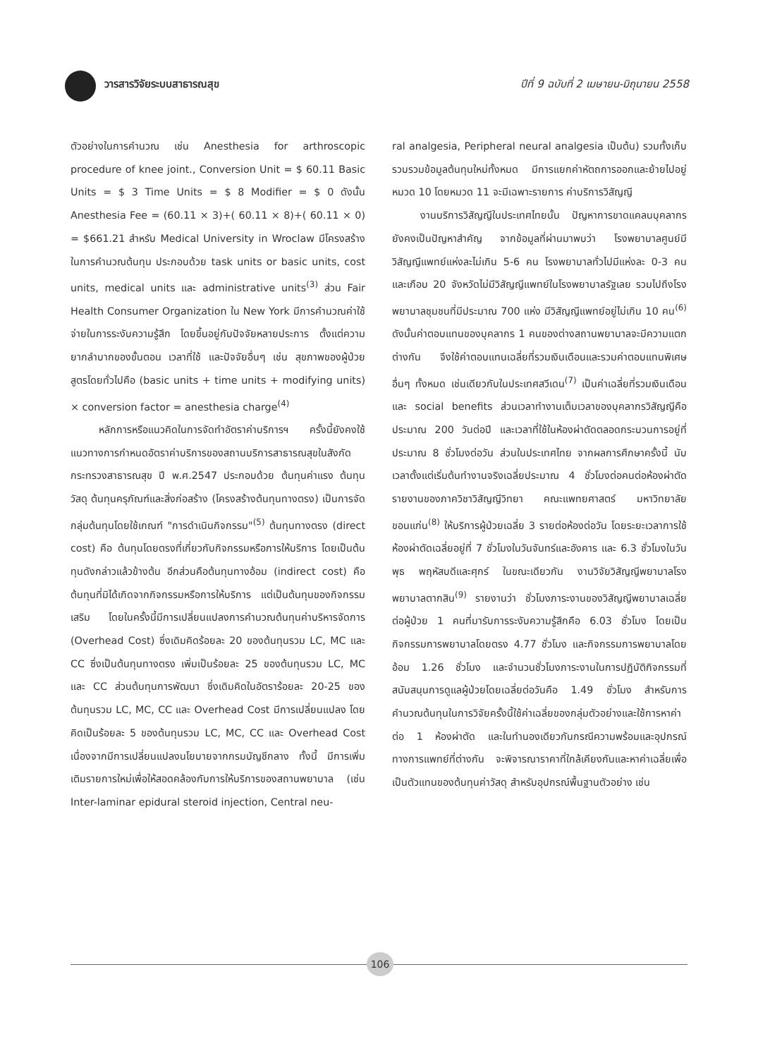วารสารวิจัยระบบสาธารณสุข ปีที่ 9 ฉบับที่ 2 เมษายน-มิถุนายน 2558
ตัวอย่างในการคำนวณ เช่น Anesthesia for arthroscopic procedure of knee joint., Conversion Unit = $ 60.11 Basic Units = $ 3 Time Units = $ 8 Modifier = $ 0 ดังนั้น Anesthesia Fee = (60.11 × 3)+( 60.11 × 8)+( 60.11 × 0) = $661.21 สำหรับ Medical University in Wroclaw มีโครงสร้างในการคำนวณต้นทุน ประกอบด้วย task units or basic units, cost units, medical units และ administrative units<sup>(3)</sup> ส่วน Fair Health Consumer Organization ใน New York มีการคำนวณค่าใช้จ่ายในการระงับความรู้สึก โดยขึ้นอยู่กับปัจจัยหลายประการ ตั้งแต่ความยากลำบากของขั้นตอน เวลาที่ใช้ และปัจจัยอื่นๆ เช่น สุขภาพของผู้ป่วย สูตรโดยทั่วไปคือ (basic units + time units + modifying units) × conversion factor = anesthesia charge<sup>(4)</sup>
หลักการหรือแนวคิดในการจัดทำอัตราค่าบริการฯ ครั้งนี้ยังคงใช้แนวทางการกำหนดอัตราค่าบริการของสถานบริการสาธารณสุขในสังกัดกระทรวงสาธารณสุข ปี พ.ศ.2547 ประกอบด้วย ต้นทุนค่าแรง ต้นทุนวัสดุ ต้นทุนครุภัณฑ์และสิ่งก่อสร้าง (โครงสร้างต้นทุนทางตรง) เป็นการจัดกลุ่มต้นทุนโดยใช้เกณฑ์ "การดำเนินกิจกรรม"<sup>(5)</sup> ต้นทุนทางตรง (direct cost) คือ ต้นทุนโดยตรงที่เกี่ยวกับกิจกรรมหรือการให้บริการ โดยเป็นต้นทุนดังกล่าวแล้วข้างต้น อีกส่วนคือต้นทุนทางอ้อม (indirect cost) คือ ต้นทุนที่มิได้เกิดจากกิจกรรมหรือการให้บริการ แต่เป็นต้นทุนของกิจกรรมเสริม โดยในครั้งนี้มีการเปลี่ยนแปลงการคำนวณต้นทุนค่าบริหารจัดการ (Overhead Cost) ซึ่งเดิมคิดร้อยละ 20 ของต้นทุนรวม LC, MC และ CC ซึ่งเป็นต้นทุนทางตรง เพิ่มเป็นร้อยละ 25 ของต้นทุนรวม LC, MC และ CC ส่วนต้นทุนการพัฒนา ซึ่งเดิมคิดในอัตราร้อยละ 20-25 ของต้นทุนรวม LC, MC, CC และ Overhead Cost มีการเปลี่ยนแปลง โดยคิดเป็นร้อยละ 5 ของต้นทุนรวม LC, MC, CC และ Overhead Cost เนื่องจากมีการเปลี่ยนแปลงนโยบายจากกรมบัญชีกลาง ทั้งนี้ มีการเพิ่มเติมรายการใหม่เพื่อให้สอดคล้องกับการให้บริการของสถานพยาบาล (เช่น Inter-laminar epidural steroid injection, Central neu-
ral analgesia, Peripheral neural analgesia เป็นต้น) รวมทั้งเก็บรวบรวมข้อมูลต้นทุนใหม่ทั้งหมด มีการแยกค่าหัตถการออกและย้ายไปอยู่หมวด 10 โดยหมวด 11 จะมีเฉพาะรายการ ค่าบริการวิสัญญี
งานบริการวิสัญญีในประเทศไทยนั้น ปัญหาการขาดแคลนบุคลากรยังคงเป็นปัญหาสำคัญ จากข้อมูลที่ผ่านมาพบว่า โรงพยาบาลศูนย์มีวิสัญญีแพทย์แห่งละไม่เกิน 5-6 คน โรงพยาบาลทั่วไปมีแห่งละ 0-3 คน และเกือบ 20 จังหวัดไม่มีวิสัญญีแพทย์ในโรงพยาบาลรัฐเลย รวมไปถึงโรงพยาบาลชุมชนที่มีประมาณ 700 แห่ง มีวิสัญญีแพทย์อยู่ไม่เกิน 10 คน<sup>(6)</sup> ดังนั้นค่าตอบแทนของบุคลากร 1 คนของต่างสถานพยาบาลจะมีความแตกต่างกัน จึงใช้ค่าตอบแทนเฉลี่ยที่รวมเงินเดือนและรวมค่าตอบแทนพิเศษอื่นๆ ทั้งหมด เช่นเดียวกับในประเทศสวีเดน<sup>(7)</sup> เป็นค่าเฉลี่ยที่รวมเงินเดือนและ social benefits ส่วนเวลาทำงานเต็มเวลาของบุคลากรวิสัญญีคือประมาณ 200 วันต่อปี และเวลาที่ใช้ในห้องผ่าตัดตลอดกระบวนการอยู่ที่ประมาณ 8 ชั่วโมงต่อวัน ส่วนในประเทศไทย จากผลการศึกษาครั้งนี้ นับเวลาตั้งแต่เริ่มต้นทำงานจริงเฉลี่ยประมาณ 4 ชั่วโมงต่อคนต่อห้องผ่าตัด รายงานของภาควิชาวิสัญญีวิทยา คณะแพทยศาสตร์ มหาวิทยาลัยขอนแก่น<sup>(8)</sup> ให้บริการผู้ป่วยเฉลี่ย 3 รายต่อห้องต่อวัน โดยระยะเวลาการใช้ห้องผ่าตัดเฉลี่ยอยู่ที่ 7 ชั่วโมงในวันจันทร์และอังคาร และ 6.3 ชั่วโมงในวันพุธ พฤหัสบดีและศุกร์ ในขณะเดียวกัน งานวิจัยวิสัญญีพยาบาลโรงพยาบาลตากสิน<sup>(9)</sup> รายงานว่า ชั่วโมงภาระงานของวิสัญญีพยาบาลเฉลี่ยต่อผู้ป่วย 1 คนที่มารับการระงับความรู้สึกคือ 6.03 ชั่วโมง โดยเป็นกิจกรรมการพยาบาลโดยตรง 4.77 ชั่วโมง และกิจกรรมการพยาบาลโดยอ้อม 1.26 ชั่วโมง และจำนวนชั่วโมงภาระงานในการปฏิบัติกิจกรรมที่สนับสนุนการดูแลผู้ป่วยโดยเฉลี่ยต่อวันคือ 1.49 ชั่วโมง สำหรับการคำนวณต้นทุนในการวิจัยครั้งนี้ใช้ค่าเฉลี่ยของกลุ่มตัวอย่างและใช้การหาค่าต่อ 1 ห้องผ่าตัด และในทำนองเดียวกันกรณีความพร้อมและอุปกรณ์ทางการแพทย์ที่ต่างกัน จะพิจารณาราคาที่ใกล้เคียงกันและหาค่าเฉลี่ยเพื่อเป็นตัวแทนของต้นทุนค่าวัสดุ สำหรับอุปกรณ์พื้นฐานตัวอย่าง เช่น
106